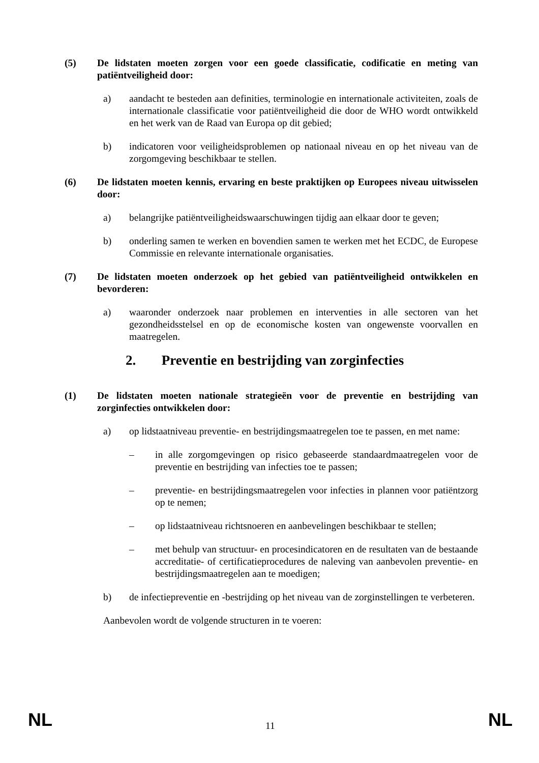(5) De lidstaten moeten zorgen voor een goede classificatie, codificatie en meting van patiëntveiligheid door:
a) aandacht te besteden aan definities, terminologie en internationale activiteiten, zoals de internationale classificatie voor patiëntveiligheid die door de WHO wordt ontwikkeld en het werk van de Raad van Europa op dit gebied;
b) indicatoren voor veiligheidsproblemen op nationaal niveau en op het niveau van de zorgomgeving beschikbaar te stellen.
(6) De lidstaten moeten kennis, ervaring en beste praktijken op Europees niveau uitwisselen door:
a) belangrijke patiëntveiligheidswaarschuwingen tijdig aan elkaar door te geven;
b) onderling samen te werken en bovendien samen te werken met het ECDC, de Europese Commissie en relevante internationale organisaties.
(7) De lidstaten moeten onderzoek op het gebied van patiëntveiligheid ontwikkelen en bevorderen:
a) waaronder onderzoek naar problemen en interventies in alle sectoren van het gezondheidsstelsel en op de economische kosten van ongewenste voorvallen en maatregelen.
2. Preventie en bestrijding van zorginfecties
(1) De lidstaten moeten nationale strategieën voor de preventie en bestrijding van zorginfecties ontwikkelen door:
a) op lidstaatniveau preventie- en bestrijdingsmaatregelen toe te passen, en met name:
– in alle zorgomgevingen op risico gebaseerde standaardmaatregelen voor de preventie en bestrijding van infecties toe te passen;
– preventie- en bestrijdingsmaatregelen voor infecties in plannen voor patiëntzorg op te nemen;
– op lidstaatniveau richtsnoeren en aanbevelingen beschikbaar te stellen;
– met behulp van structuur- en procesindicatoren en de resultaten van de bestaande accreditatie- of certificatieprocedures de naleving van aanbevolen preventie- en bestrijdingsmaatregelen aan te moedigen;
b) de infectiepreventie en -bestrijding op het niveau van de zorginstellingen te verbeteren.
Aanbevolen wordt de volgende structuren in te voeren:
NL 11 NL